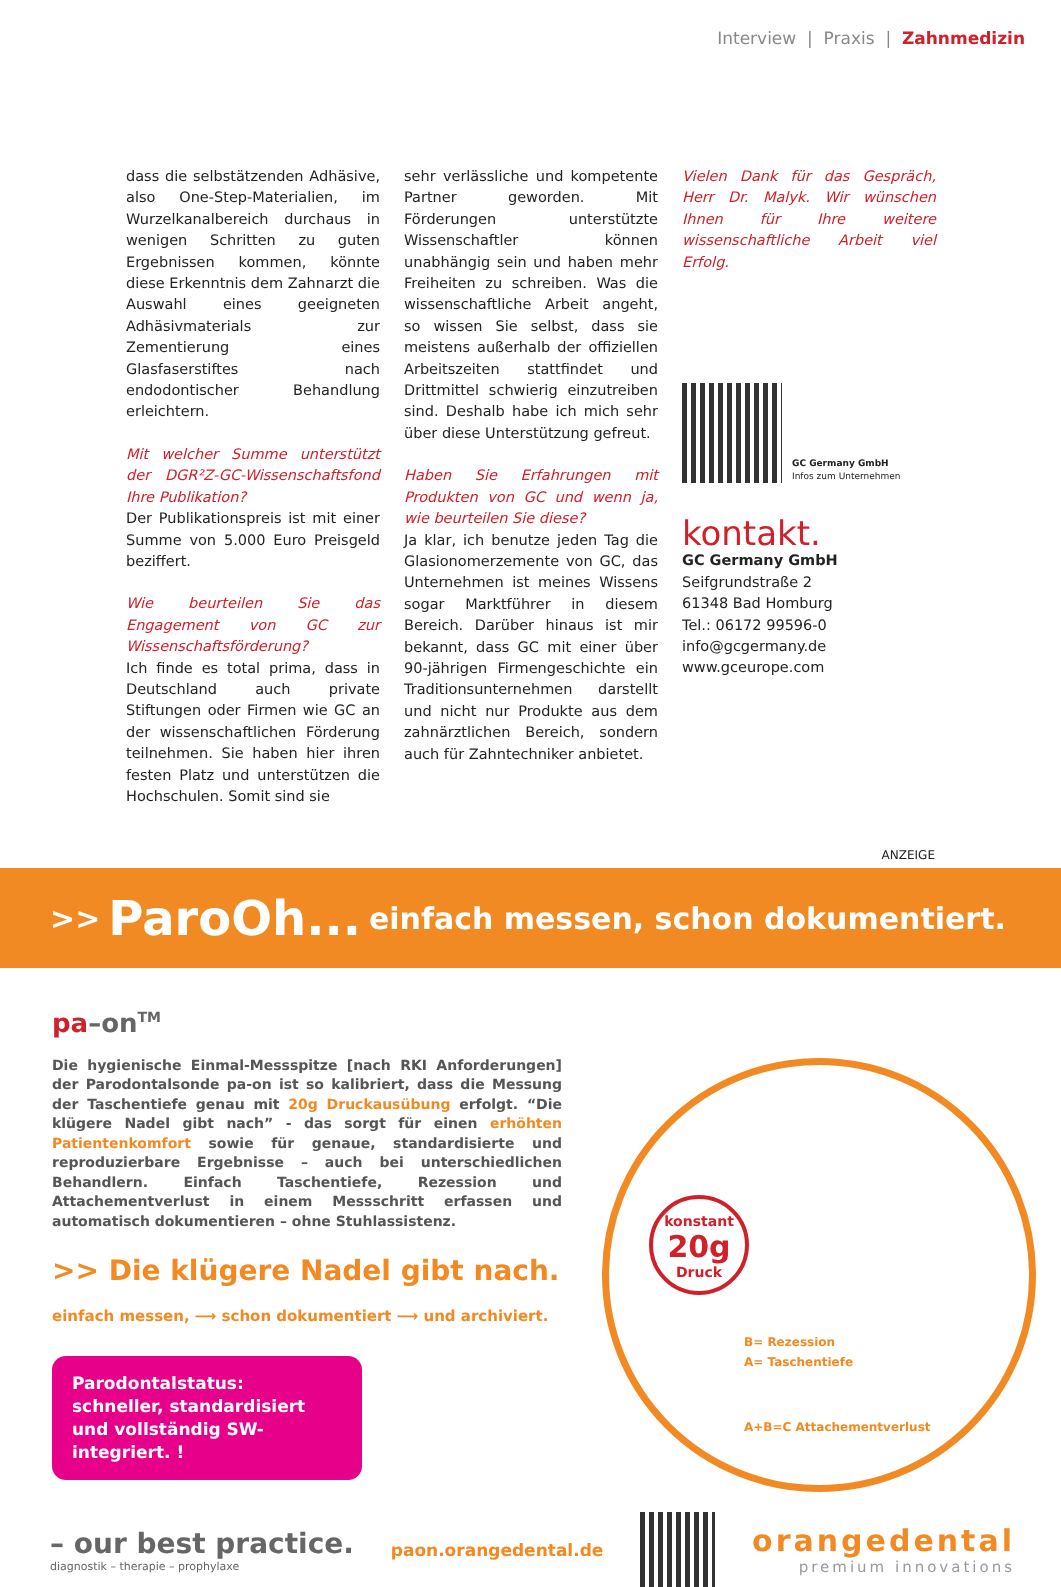Interview | Praxis | Zahnmedizin
dass die selbstätzenden Adhäsive, also One-Step-Materialien, im Wurzelkanalbereich durchaus in wenigen Schritten zu guten Ergebnissen kommen, könnte diese Erkenntnis dem Zahnarzt die Auswahl eines geeigneten Adhäsivmaterials zur Zementierung eines Glasfaserstiftes nach endodontischer Behandlung erleichtern.
Mit welcher Summe unterstützt der DGR²Z-GC-Wissenschaftsfond Ihre Publikation?
Der Publikationspreis ist mit einer Summe von 5.000 Euro Preisgeld beziffert.
Wie beurteilen Sie das Engagement von GC zur Wissenschaftsförderung?
Ich finde es total prima, dass in Deutschland auch private Stiftungen oder Firmen wie GC an der wissenschaftlichen Förderung teilnehmen. Sie haben hier ihren festen Platz und unterstützen die Hochschulen. Somit sind sie
sehr verlässliche und kompetente Partner geworden. Mit Förderungen unterstützte Wissenschaftler können unabhängig sein und haben mehr Freiheiten zu schreiben. Was die wissenschaftliche Arbeit angeht, so wissen Sie selbst, dass sie meistens außerhalb der offiziellen Arbeitszeiten stattfindet und Drittmittel schwierig einzutreiben sind. Deshalb habe ich mich sehr über diese Unterstützung gefreut.
Haben Sie Erfahrungen mit Produkten von GC und wenn ja, wie beurteilen Sie diese?
Ja klar, ich benutze jeden Tag die Glasionomerzemente von GC, das Unternehmen ist meines Wissens sogar Marktführer in diesem Bereich. Darüber hinaus ist mir bekannt, dass GC mit einer über 90-jährigen Firmengeschichte ein Traditionsunternehmen darstellt und nicht nur Produkte aus dem zahnärztlichen Bereich, sondern auch für Zahntechniker anbietet.
Vielen Dank für das Gespräch, Herr Dr. Malyk. Wir wünschen Ihnen für Ihre weitere wissenschaftliche Arbeit viel Erfolg.
GC Germany GmbH
Infos zum Unternehmen
kontakt.
GC Germany GmbH
Seifgrundstraße 2
61348 Bad Homburg
Tel.: 06172 99596-0
info@gcgermany.de
www.gceurope.com
ANZEIGE
>> ParoOh... einfach messen, schon dokumentiert.
pa–on<sup>TM</sup>
Die hygienische Einmal-Messspitze [nach RKI Anforderungen] der Parodontalsonde pa-on ist so kalibriert, dass die Messung der Taschentiefe genau mit 20g Druckausübung erfolgt. “Die klügere Nadel gibt nach” - das sorgt für einen erhöhten Patientenkomfort sowie für genaue, standardisierte und reproduzierbare Ergebnisse – auch bei unterschiedlichen Behandlern. Einfach Taschentiefe, Rezession und Attachementverlust in einem Messschritt erfassen und automatisch dokumentieren – ohne Stuhlassistenz.
>> Die klügere Nadel gibt nach.
einfach messen, ⟶ schon dokumentiert ⟶ und archiviert.
Parodontalstatus:
schneller, standardisiert und vollständig SW-integriert. !
konstant
20g
Druck
B= Rezession
A= Taschentiefe
A+B=C Attachementverlust
– our best practice.
diagnostik – therapie – prophylaxe
paon.orangedental.de
orangedental
premium innovations